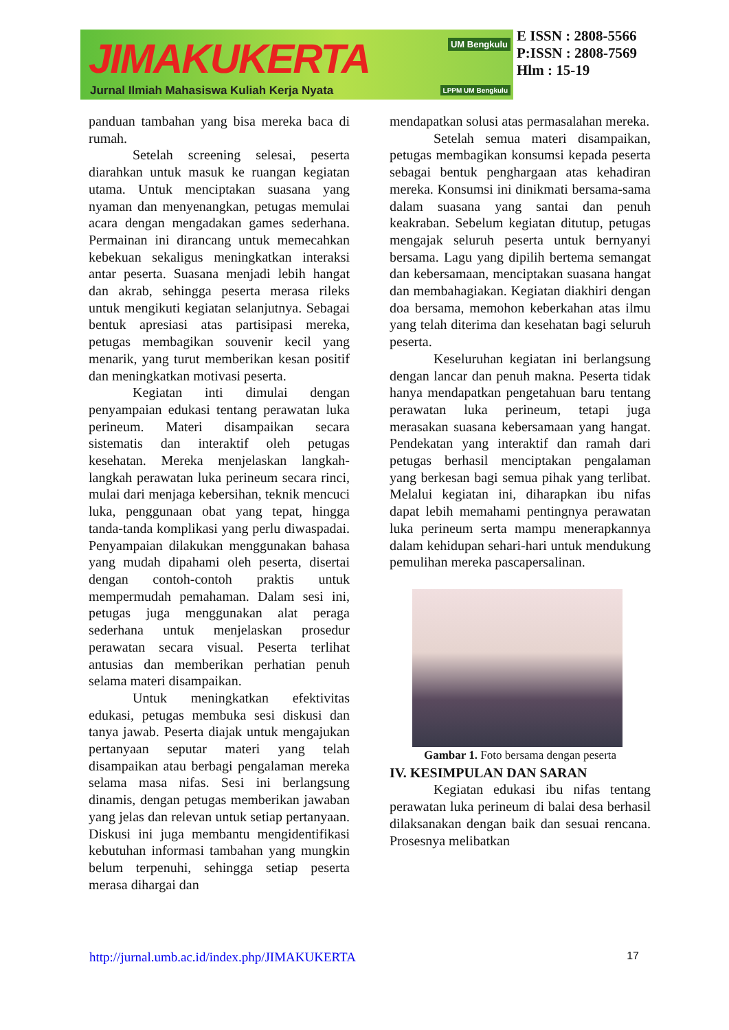JIMAKUKERTA
Jurnal Ilmiah Mahasiswa Kuliah Kerja Nyata
UM Bengkulu
LPPM UM Bengkulu
E ISSN : 2808-5566
P:ISSN : 2808-7569
Hlm : 15-19
panduan tambahan yang bisa mereka baca di rumah.
Setelah screening selesai, peserta diarahkan untuk masuk ke ruangan kegiatan utama. Untuk menciptakan suasana yang nyaman dan menyenangkan, petugas memulai acara dengan mengadakan games sederhana. Permainan ini dirancang untuk memecahkan kebekuan sekaligus meningkatkan interaksi antar peserta. Suasana menjadi lebih hangat dan akrab, sehingga peserta merasa rileks untuk mengikuti kegiatan selanjutnya. Sebagai bentuk apresiasi atas partisipasi mereka, petugas membagikan souvenir kecil yang menarik, yang turut memberikan kesan positif dan meningkatkan motivasi peserta.
Kegiatan inti dimulai dengan penyampaian edukasi tentang perawatan luka perineum. Materi disampaikan secara sistematis dan interaktif oleh petugas kesehatan. Mereka menjelaskan langkah-langkah perawatan luka perineum secara rinci, mulai dari menjaga kebersihan, teknik mencuci luka, penggunaan obat yang tepat, hingga tanda-tanda komplikasi yang perlu diwaspadai. Penyampaian dilakukan menggunakan bahasa yang mudah dipahami oleh peserta, disertai dengan contoh-contoh praktis untuk mempermudah pemahaman. Dalam sesi ini, petugas juga menggunakan alat peraga sederhana untuk menjelaskan prosedur perawatan secara visual. Peserta terlihat antusias dan memberikan perhatian penuh selama materi disampaikan.
Untuk meningkatkan efektivitas edukasi, petugas membuka sesi diskusi dan tanya jawab. Peserta diajak untuk mengajukan pertanyaan seputar materi yang telah disampaikan atau berbagi pengalaman mereka selama masa nifas. Sesi ini berlangsung dinamis, dengan petugas memberikan jawaban yang jelas dan relevan untuk setiap pertanyaan. Diskusi ini juga membantu mengidentifikasi kebutuhan informasi tambahan yang mungkin belum terpenuhi, sehingga setiap peserta merasa dihargai dan
mendapatkan solusi atas permasalahan mereka.
Setelah semua materi disampaikan, petugas membagikan konsumsi kepada peserta sebagai bentuk penghargaan atas kehadiran mereka. Konsumsi ini dinikmati bersama-sama dalam suasana yang santai dan penuh keakraban. Sebelum kegiatan ditutup, petugas mengajak seluruh peserta untuk bernyanyi bersama. Lagu yang dipilih bertema semangat dan kebersamaan, menciptakan suasana hangat dan membahagiakan. Kegiatan diakhiri dengan doa bersama, memohon keberkahan atas ilmu yang telah diterima dan kesehatan bagi seluruh peserta.
Keseluruhan kegiatan ini berlangsung dengan lancar dan penuh makna. Peserta tidak hanya mendapatkan pengetahuan baru tentang perawatan luka perineum, tetapi juga merasakan suasana kebersamaan yang hangat. Pendekatan yang interaktif dan ramah dari petugas berhasil menciptakan pengalaman yang berkesan bagi semua pihak yang terlibat. Melalui kegiatan ini, diharapkan ibu nifas dapat lebih memahami pentingnya perawatan luka perineum serta mampu menerapkannya dalam kehidupan sehari-hari untuk mendukung pemulihan mereka pascapersalinan.
Gambar 1. Foto bersama dengan peserta
IV. KESIMPULAN DAN SARAN
Kegiatan edukasi ibu nifas tentang perawatan luka perineum di balai desa berhasil dilaksanakan dengan baik dan sesuai rencana. Prosesnya melibatkan
http://jurnal.umb.ac.id/index.php/JIMAKUKERTA 17